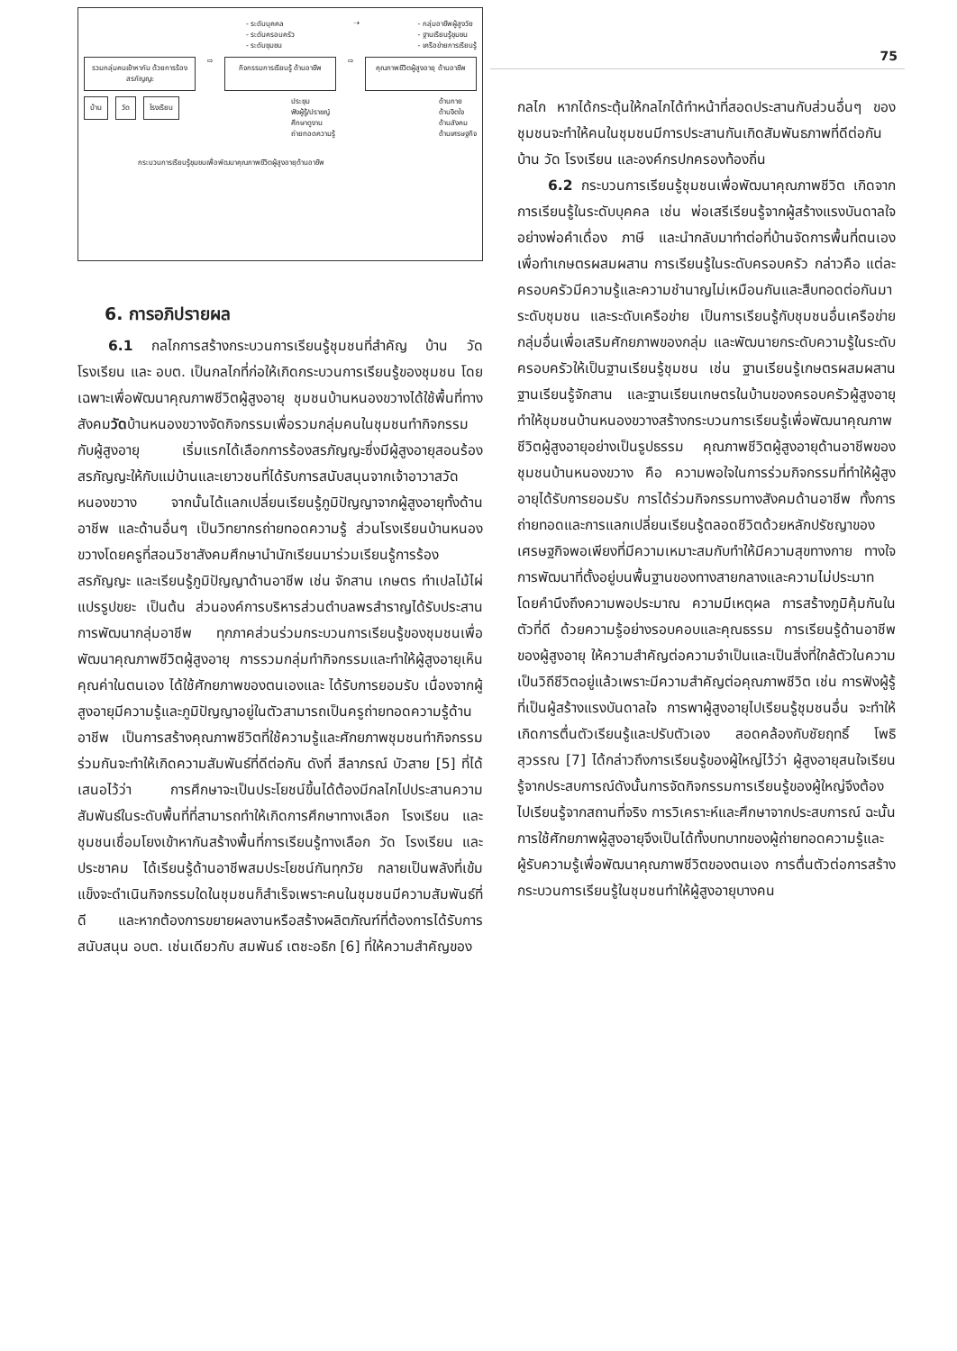- ระดับบุคคล
- ระดับครอบครัว
- ระดับชุมชน
⇢ - กลุ่มอาชีพผู้สูงวัย
- ฐานเรียนรู้ชุมชน
- เครือข่ายการเรียนรู้
รวมกลุ่มคนเข้าหากัน ด้วยการร้องสรภัญญะ
⇨
กิจกรรมการเรียนรู้ ด้านอาชีพ
⇨
คุณภาพชีวิตผู้สูงอายุ ด้านอาชีพ
บ้าน วัด โรงเรียน
ประชุม
ฟังผู้รู้/ปราชญ์
ศึกษาดูงาน
ถ่ายทอดความรู้
ด้านกาย
ด้านจิตใจ
ด้านสังคม
ด้านเศรษฐกิจ
กระบวนการเรียนรู้ชุมชนเพื่อพัฒนาคุณภาพชีวิตผู้สูงอายุด้านอาชีพ
6. การอภิปรายผล
6.1 กลไกการสร้างกระบวนการเรียนรู้ชุมชนที่สำคัญ บ้าน วัด โรงเรียน และ อบต. เป็นกลไกที่ก่อให้เกิดกระบวนการเรียนรู้ของชุมชน โดยเฉพาะเพื่อพัฒนาคุณภาพชีวิตผู้สูงอายุ ชุมชนบ้านหนองขวางได้ใช้พื้นที่ทางสังคมวัดบ้านหนองขวางจัดกิจกรรมเพื่อรวมกลุ่มคนในชุมชนทำกิจกรรมกับผู้สูงอายุ เริ่มแรกได้เลือกการร้องสรภัญญะซึ่งมีผู้สูงอายุสอนร้องสรภัญญะให้กับแม่บ้านและเยาวชนที่ได้รับการสนับสนุนจากเจ้าอาวาสวัดหนองขวาง จากนั้นได้แลกเปลี่ยนเรียนรู้ภูมิปัญญาจากผู้สูงอายุทั้งด้านอาชีพ และด้านอื่นๆ เป็นวิทยากรถ่ายทอดความรู้ ส่วนโรงเรียนบ้านหนองขวางโดยครูที่สอนวิชาสังคมศึกษานำนักเรียนมาร่วมเรียนรู้การร้องสรภัญญะ และเรียนรู้ภูมิปัญญาด้านอาชีพ เช่น จักสาน เกษตร ทำเปลไม้ไผ่ แปรรูปขยะ เป็นต้น ส่วนองค์การบริหารส่วนตำบลพรสำราญได้รับประสานการพัฒนากลุ่มอาชีพ ทุกภาคส่วนร่วมกระบวนการเรียนรู้ของชุมชนเพื่อพัฒนาคุณภาพชีวิตผู้สูงอายุ การรวมกลุ่มทำกิจกรรมและทำให้ผู้สูงอายุเห็นคุณค่าในตนเอง ได้ใช้ศักยภาพของตนเองและ ได้รับการยอมรับ เนื่องจากผู้สูงอายุมีความรู้และภูมิปัญญาอยู่ในตัวสามารถเป็นครูถ่ายทอดความรู้ด้านอาชีพ เป็นการสร้างคุณภาพชีวิตที่ใช้ความรู้และศักยภาพชุมชนทำกิจกรรมร่วมกันจะทำให้เกิดความสัมพันธ์ที่ดีต่อกัน ดังที่ สีลาภรณ์ บัวสาย [5] ที่ได้เสนอไว้ว่า การศึกษาจะเป็นประโยชน์ขึ้นได้ต้องมีกลไกไปประสานความสัมพันธ์ในระดับพื้นที่ที่สามารถทำให้เกิดการศึกษาทางเลือก โรงเรียน และชุมชนเชื่อมโยงเข้าหากันสร้างพื้นที่การเรียนรู้ทางเลือก วัด โรงเรียน และประชาคม ได้เรียนรู้ด้านอาชีพสมประโยชน์กันทุกวัย กลายเป็นพลังที่เข้มแข็งจะดำเนินกิจกรรมใดในชุมชนก็สำเร็จเพราะคนในชุมชนมีความสัมพันธ์ที่ดี และหากต้องการขยายผลงานหรือสร้างผลิตภัณฑ์ที่ต้องการได้รับการสนับสนุน อบต. เช่นเดียวกับ สมพันธ์ เตชะอธิก [6] ที่ให้ความสำคัญของ
75
กลไก หากได้กระตุ้นให้กลไกได้ทำหน้าที่สอดประสานกับส่วนอื่นๆ ของชุมชนจะทำให้คนในชุมชนมีการประสานกันเกิดสัมพันธภาพที่ดีต่อกัน บ้าน วัด โรงเรียน และองค์กรปกครองท้องถิ่น
6.2 กระบวนการเรียนรู้ชุมชนเพื่อพัฒนาคุณภาพชีวิต เกิดจากการเรียนรู้ในระดับบุคคล เช่น พ่อเสรีเรียนรู้จากผู้สร้างแรงบันดาลใจอย่างพ่อคำเดื่อง ภาษี และนำกลับมาทำต่อที่บ้านจัดการพื้นที่ตนเองเพื่อทำเกษตรผสมผสาน การเรียนรู้ในระดับครอบครัว กล่าวคือ แต่ละครอบครัวมีความรู้และความชำนาญไม่เหมือนกันและสืบทอดต่อกันมา ระดับชุมชน และระดับเครือข่าย เป็นการเรียนรู้กับชุมชนอื่นเครือข่ายกลุ่มอื่นเพื่อเสริมศักยภาพของกลุ่ม และพัฒนายกระดับความรู้ในระดับครอบครัวให้เป็นฐานเรียนรู้ชุมชน เช่น ฐานเรียนรู้เกษตรผสมผสาน ฐานเรียนรู้จักสาน และฐานเรียนเกษตรในบ้านของครอบครัวผู้สูงอายุ ทำให้ชุมชนบ้านหนองขวางสร้างกระบวนการเรียนรู้เพื่อพัฒนาคุณภาพชีวิตผู้สูงอายุอย่างเป็นรูปธรรม คุณภาพชีวิตผู้สูงอายุด้านอาชีพของชุมชนบ้านหนองขวาง คือ ความพอใจในการร่วมกิจกรรมที่ทำให้ผู้สูงอายุได้รับการยอมรับ การได้ร่วมกิจกรรมทางสังคมด้านอาชีพ ทั้งการถ่ายทอดและการแลกเปลี่ยนเรียนรู้ตลอดชีวิตด้วยหลักปรัชญาของเศรษฐกิจพอเพียงที่มีความเหมาะสมกับทำให้มีความสุขทางกาย ทางใจการพัฒนาที่ตั้งอยู่บนพื้นฐานของทางสายกลางและความไม่ประมาท โดยคำนึงถึงความพอประมาณ ความมีเหตุผล การสร้างภูมิคุ้มกันในตัวที่ดี ด้วยความรู้อย่างรอบคอบและคุณธรรม การเรียนรู้ด้านอาชีพของผู้สูงอายุ ให้ความสำคัญต่อความจำเป็นและเป็นสิ่งที่ใกล้ตัวในความเป็นวิถีชีวิตอยู่แล้วเพราะมีความสำคัญต่อคุณภาพชีวิต เช่น การฟังผู้รู้ที่เป็นผู้สร้างแรงบันดาลใจ การพาผู้สูงอายุไปเรียนรู้ชุมชนอื่น จะทำให้เกิดการตื่นตัวเรียนรู้และปรับตัวเอง สอดคล้องกับชัยฤทธิ์ โพธิสุวรรณ [7] ได้กล่าวถึงการเรียนรู้ของผู้ใหญ่ไว้ว่า ผู้สูงอายุสนใจเรียนรู้จากประสบการณ์ดังนั้นการจัดกิจกรรมการเรียนรู้ของผู้ใหญ่จึงต้องไปเรียนรู้จากสถานที่จริง การวิเคราะห์และศึกษาจากประสบการณ์ ฉะนั้นการใช้ศักยภาพผู้สูงอายุจึงเป็นได้ทั้งบทบาทของผู้ถ่ายทอดความรู้และผู้รับความรู้เพื่อพัฒนาคุณภาพชีวิตของตนเอง การตื่นตัวต่อการสร้างกระบวนการเรียนรู้ในชุมชนทำให้ผู้สูงอายุบางคน